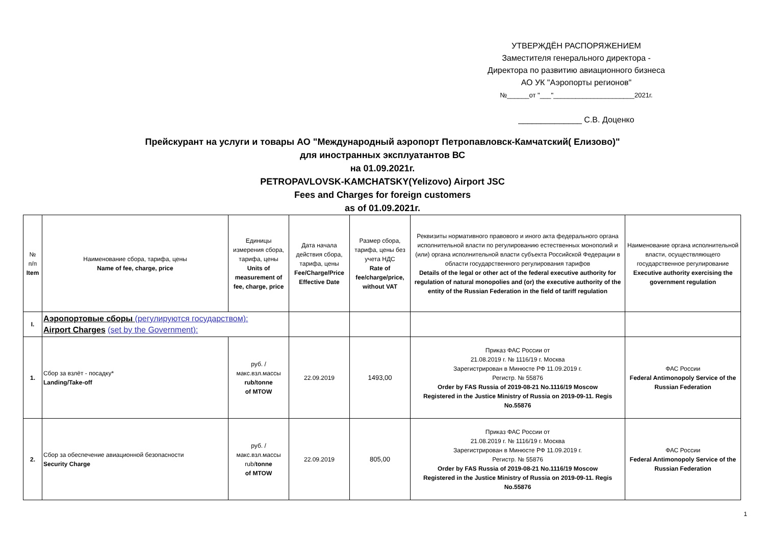УТВЕРЖДЁН РАСПОРЯЖЕНИЕМ
Заместителя генерального директора -
Директора по развитию авиационного бизнеса
АО УК "Аэропорты регионов"
№______от "___"______________________2021г.
______________ С.В. Доценко
Прейскурант на услуги и товары АО "Международный аэропорт Петропавловск-Камчатский( Елизово)"
для иностранных эксплуатантов ВС
на 01.09.2021г.
PETROPAVLOVSK-KAMCHATSKY(Yelizovo) Airport JSC
Fees and Charges for foreign customers
as of 01.09.2021г.
| № п/п Item | Наименование сбора, тарифа, цены Name of fee, charge, price | Единицы измерения сбора, тарифа, цены Units of measurement of fee, charge, price | Дата начала действия сбора, тарифа, цены Fee/Charge/Price Effective Date | Размер сбора, тарифа, цены без учета НДС Rate of fee/charge/price, without VAT | Реквизиты нормативного правового и иного акта федерального органа исполнительной власти по регулированию естественных монополий и (или) органа исполнительной власти субъекта Российской Федерации в области государственного регулирования тарифов Details of the legal or other act of the federal executive authority for regulation of natural monopolies and (or) the executive authority of the entity of the Russian Federation in the field of tariff regulation | Наименование органа исполнительной власти, осуществляющего государственное регулирование Executive authority exercising the government regulation |
| --- | --- | --- | --- | --- | --- | --- |
| I. | Аэропортовые сборы (регулируются государством): Airport Charges (set by the Government): | | | | | |
| 1. | Сбор за взлёт - посадку* Landing/Take-off | руб. / макс.взл.массы rub/tonne of MTOW | 22.09.2019 | 1493,00 | Приказ ФАС России от 21.08.2019 г. № 1116/19 г. Москва Зарегистрирован в Минюсте РФ 11.09.2019 г. Регистр. № 55876 Order by FAS Russia of 2019-08-21 No.1116/19 Moscow Registered in the Justice Ministry of Russia on 2019-09-11. Regis No.55876 | ФАС России Federal Antimonopoly Service of the Russian Federation |
| 2. | Сбор за обеспечение авиационной безопасности Security Charge | руб. / макс.взл.массы rub/ tonne of MTOW | 22.09.2019 | 805,00 | Приказ ФАС России от 21.08.2019 г. № 1116/19 г. Москва Зарегистрирован в Минюсте РФ 11.09.2019 г. Регистр. № 55876 Order by FAS Russia of 2019-08-21 No.1116/19 Moscow Registered in the Justice Ministry of Russia on 2019-09-11. Regis No.55876 | ФАС России Federal Antimonopoly Service of the Russian Federation |
1